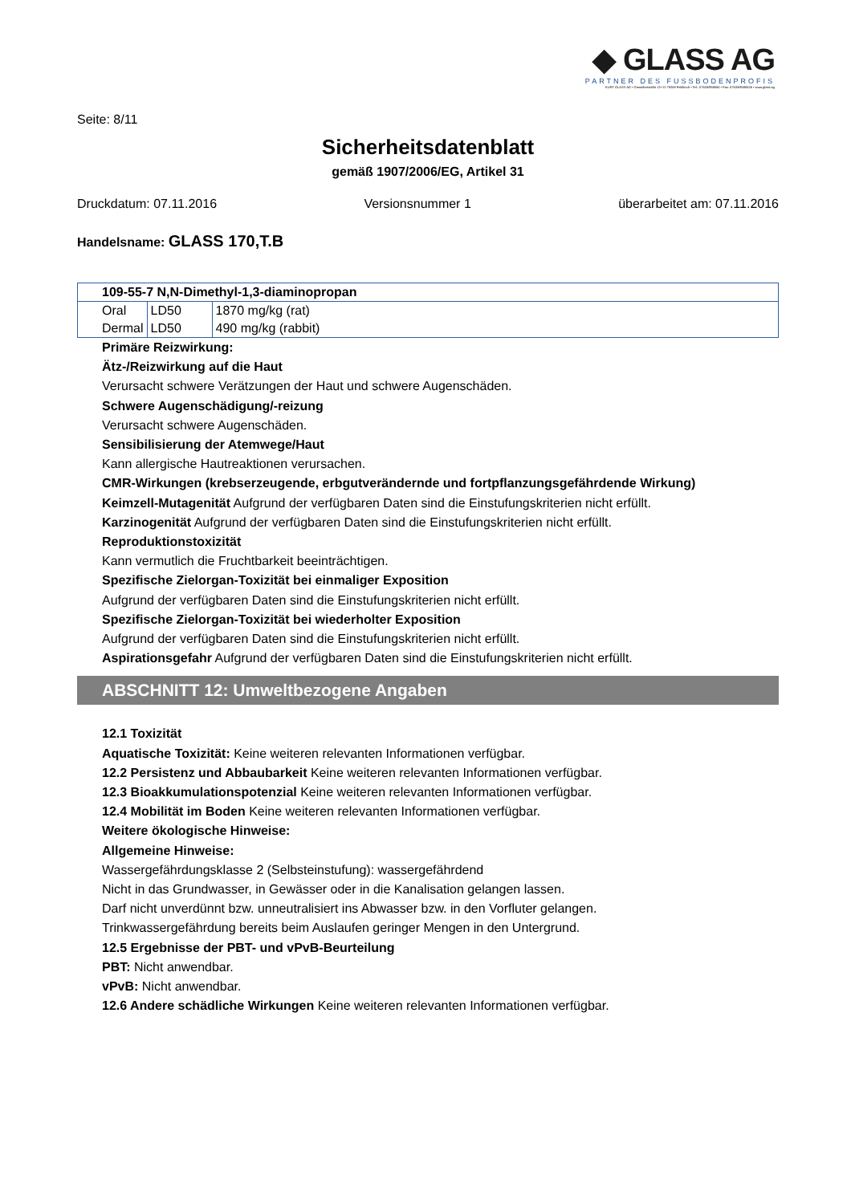◆ GLASS AG
PARTNER DES FUSSBODENPROFIS
KURT GLASS AG • Gewerbestraße 13 • D-79258 Feldkirch • Tel.: 07633/958060 • Fax: 07633/9580626 • www.glass.ag
Seite: 8/11
Sicherheitsdatenblatt
gemäß 1907/2006/EG, Artikel 31
Druckdatum: 07.11.2016 Versionsnummer 1 überarbeitet am: 07.11.2016
Handelsname: GLASS 170,T.B
| 109-55-7 N,N-Dimethyl-1,3-diaminopropan | | |
| Oral | LD50 | 1870 mg/kg (rat) |
| Dermal | LD50 | 490 mg/kg (rabbit) |
Primäre Reizwirkung:
Ätz-/Reizwirkung auf die Haut
Verursacht schwere Verätzungen der Haut und schwere Augenschäden.
Schwere Augenschädigung/-reizung
Verursacht schwere Augenschäden.
Sensibilisierung der Atemwege/Haut
Kann allergische Hautreaktionen verursachen.
CMR-Wirkungen (krebserzeugende, erbgutverändernde und fortpflanzungsgefährdende Wirkung)
Keimzell-Mutagenität Aufgrund der verfügbaren Daten sind die Einstufungskriterien nicht erfüllt.
Karzinogenität Aufgrund der verfügbaren Daten sind die Einstufungskriterien nicht erfüllt.
Reproduktionstoxizität
Kann vermutlich die Fruchtbarkeit beeinträchtigen.
Spezifische Zielorgan-Toxizität bei einmaliger Exposition
Aufgrund der verfügbaren Daten sind die Einstufungskriterien nicht erfüllt.
Spezifische Zielorgan-Toxizität bei wiederholter Exposition
Aufgrund der verfügbaren Daten sind die Einstufungskriterien nicht erfüllt.
Aspirationsgefahr Aufgrund der verfügbaren Daten sind die Einstufungskriterien nicht erfüllt.
ABSCHNITT 12: Umweltbezogene Angaben
12.1 Toxizität
Aquatische Toxizität: Keine weiteren relevanten Informationen verfügbar.
12.2 Persistenz und Abbaubarkeit Keine weiteren relevanten Informationen verfügbar.
12.3 Bioakkumulationspotenzial Keine weiteren relevanten Informationen verfügbar.
12.4 Mobilität im Boden Keine weiteren relevanten Informationen verfügbar.
Weitere ökologische Hinweise:
Allgemeine Hinweise:
Wassergefährdungsklasse 2 (Selbsteinstufung): wassergefährdend
Nicht in das Grundwasser, in Gewässer oder in die Kanalisation gelangen lassen.
Darf nicht unverdünnt bzw. unneutralisiert ins Abwasser bzw. in den Vorfluter gelangen.
Trinkwassergefährdung bereits beim Auslaufen geringer Mengen in den Untergrund.
12.5 Ergebnisse der PBT- und vPvB-Beurteilung
PBT: Nicht anwendbar.
vPvB: Nicht anwendbar.
12.6 Andere schädliche Wirkungen Keine weiteren relevanten Informationen verfügbar.